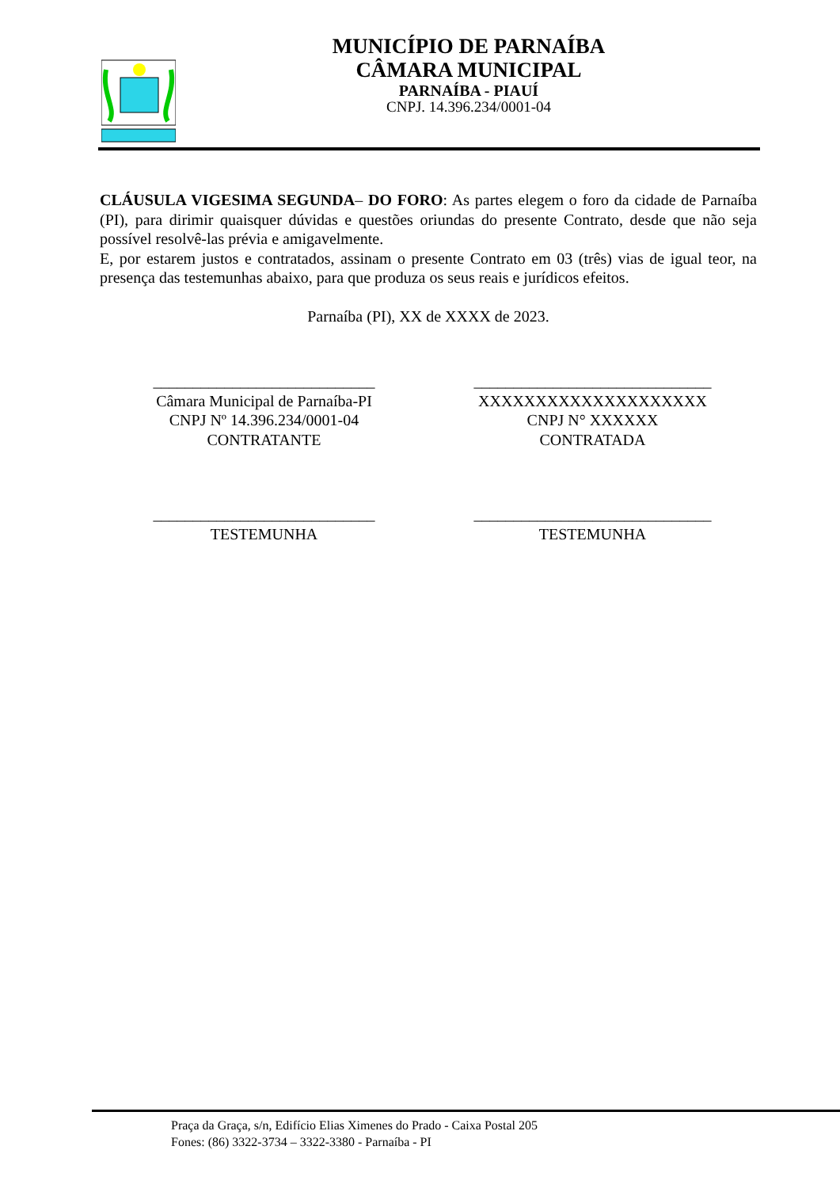MUNICÍPIO DE PARNAÍBA
CÂMARA MUNICIPAL
PARNAÍBA - PIAUÍ
CNPJ. 14.396.234/0001-04
CLÁUSULA VIGESIMA SEGUNDA– DO FORO: As partes elegem o foro da cidade de Parnaíba (PI), para dirimir quaisquer dúvidas e questões oriundas do presente Contrato, desde que não seja possível resolvê-las prévia e amigavelmente.
E, por estarem justos e contratados, assinam o presente Contrato em 03 (três) vias de igual teor, na presença das testemunhas abaixo, para que produza os seus reais e jurídicos efeitos.
Parnaíba (PI), XX de XXXX de 2023.
____________________________
Câmara Municipal de Parnaíba-PI
CNPJ Nº 14.396.234/0001-04
CONTRATANTE
______________________________
XXXXXXXXXXXXXXXXXXXX
CNPJ N° XXXXXX
CONTRATADA
____________________________
TESTEMUNHA
______________________________
TESTEMUNHA
Praça da Graça, s/n, Edifício Elias Ximenes do Prado - Caixa Postal 205
Fones: (86) 3322-3734 – 3322-3380 - Parnaíba - PI